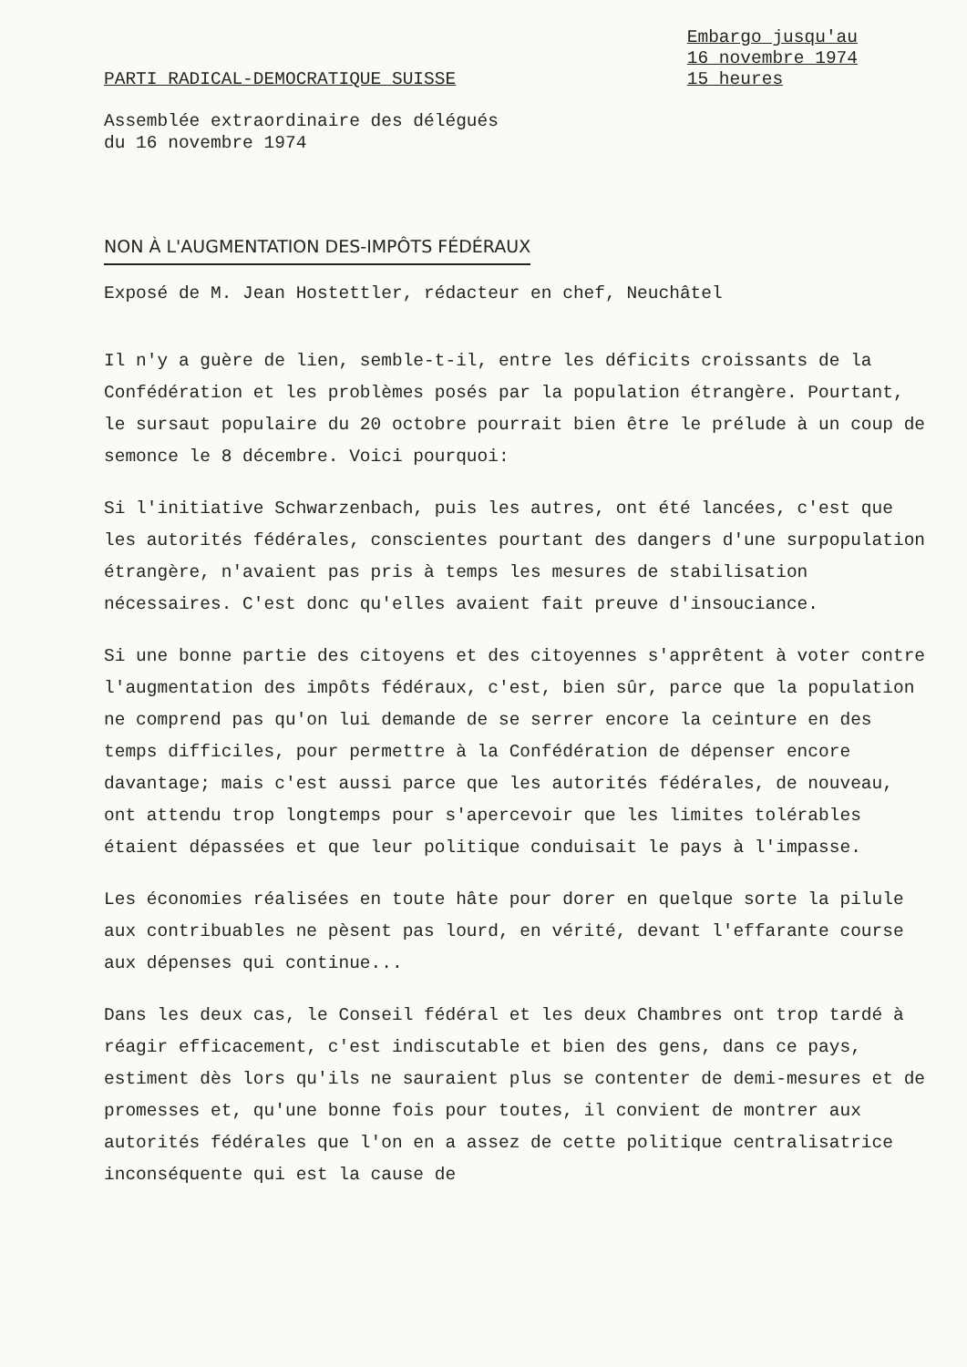PARTI RADICAL-DEMOCRATIQUE SUISSE
Embargo jusqu'au
16 novembre 1974
15 heures
Assemblée extraordinaire des délégués
du 16 novembre 1974
NON À L'AUGMENTATION DES-IMPÔTS FÉDÉRAUX
Exposé de M. Jean Hostettler, rédacteur en chef, Neuchâtel
Il n'y a guère de lien, semble-t-il, entre les déficits croissants de la Confédération et les problèmes posés par la population étrangère. Pourtant, le sursaut populaire du 20 octobre pourrait bien être le prélude à un coup de semonce le 8 décembre. Voici pourquoi:
Si l'initiative Schwarzenbach, puis les autres, ont été lancées, c'est que les autorités fédérales, conscientes pourtant des dangers d'une surpopulation étrangère, n'avaient pas pris à temps les mesures de stabilisation nécessaires. C'est donc qu'elles avaient fait preuve d'insouciance.
Si une bonne partie des citoyens et des citoyennes s'apprêtent à voter contre l'augmentation des impôts fédéraux, c'est, bien sûr, parce que la population ne comprend pas qu'on lui demande de se serrer encore la ceinture en des temps difficiles, pour permettre à la Confédération de dépenser encore davantage; mais c'est aussi parce que les autorités fédérales, de nouveau, ont attendu trop longtemps pour s'apercevoir que les limites tolérables étaient dépassées et que leur politique conduisait le pays à l'impasse.
Les économies réalisées en toute hâte pour dorer en quelque sorte la pilule aux contribuables ne pèsent pas lourd, en vérité, devant l'effarante course aux dépenses qui continue...
Dans les deux cas, le Conseil fédéral et les deux Chambres ont trop tardé à réagir efficacement, c'est indiscutable et bien des gens, dans ce pays, estiment dès lors qu'ils ne sauraient plus se contenter de demi-mesures et de promesses et, qu'une bonne fois pour toutes, il convient de montrer aux autorités fédérales que l'on en a assez de cette politique centralisatrice inconséquente qui est la cause de